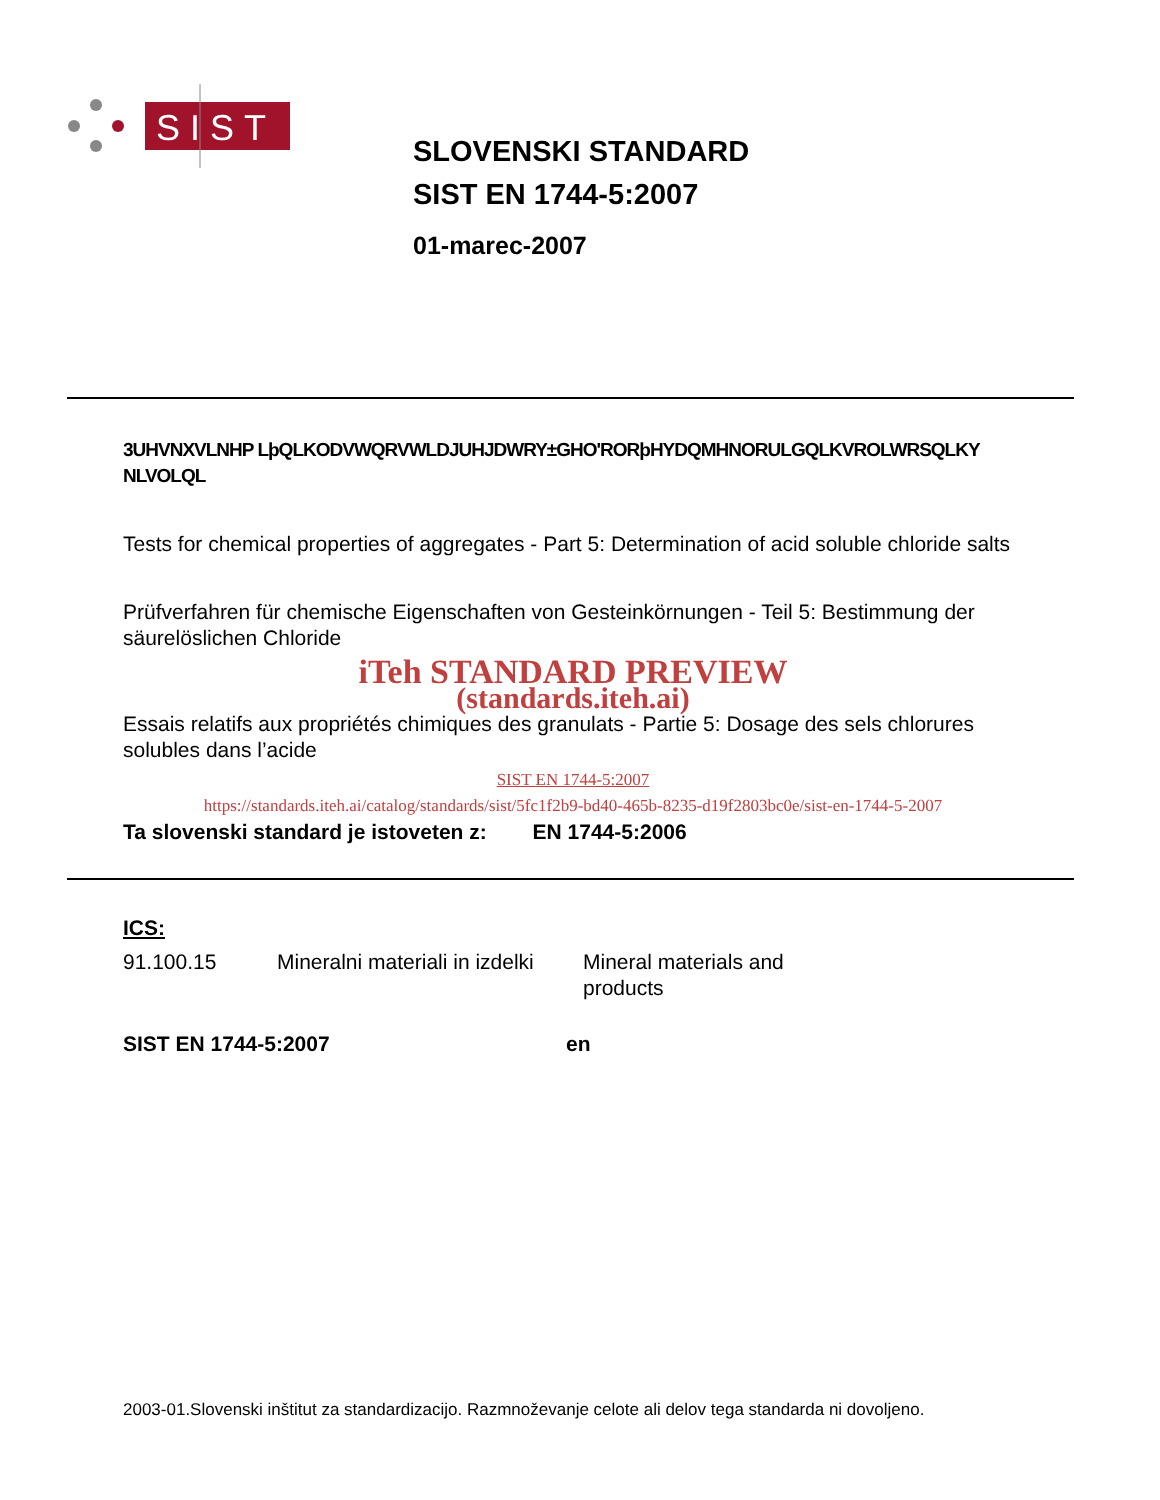SIST
SLOVENSKI STANDARD
SIST EN 1744-5:2007
01-marec-2007
3UHVNXVLNHP LþQLKODVWQRVWLDJUHJDWRY±GHO'RORþHYDQMHNORULGQLKVROLWRSQLKY NLVOLQL
Tests for chemical properties of aggregates - Part 5: Determination of acid soluble chloride salts
Prüfverfahren für chemische Eigenschaften von Gesteinkörnungen - Teil 5: Bestimmung der säurelöslichen Chloride
iTeh STANDARD PREVIEW
(standards.iteh.ai)
Essais relatifs aux propriétés chimiques des granulats - Partie 5: Dosage des sels chlorures solubles dans l’acide
SIST EN 1744-5:2007
https://standards.iteh.ai/catalog/standards/sist/5fc1f2b9-bd40-465b-8235-d19f2803bc0e/sist-en-1744-5-2007
Ta slovenski standard je istoveten z: EN 1744-5:2006
ICS:
91.100.15 Mineralni materiali in izdelki Mineral materials and products
SIST EN 1744-5:2007 en
2003-01.Slovenski inštitut za standardizacijo. Razmnoževanje celote ali delov tega standarda ni dovoljeno.